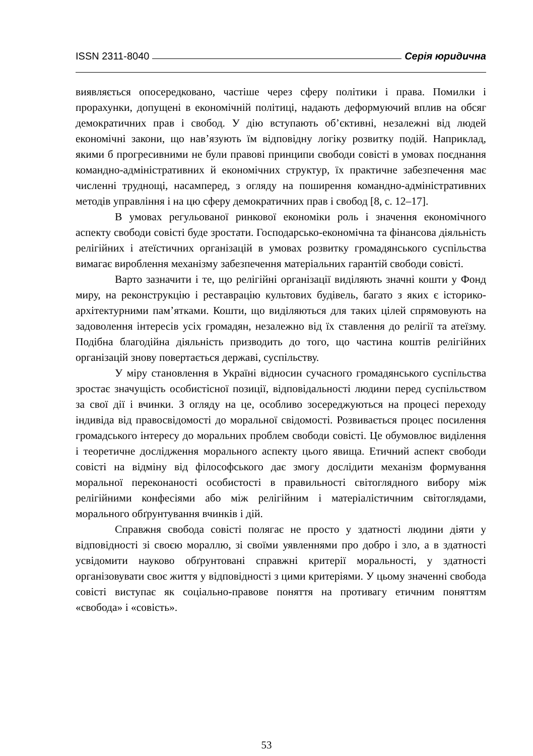ISSN 2311-8040 Серія юридична
виявляється опосередковано, частіше через сферу політики і права. Помилки і прорахунки, допущені в економічній політиці, надають деформуючий вплив на обсяг демократичних прав і свобод. У дію вступають об’єктивні, незалежні від людей економічні закони, що нав’язують їм відповідну логіку розвитку подій. Наприклад, якими б прогресивними не були правові принципи свободи совісті в умовах поєднання командно-адміністративних й економічних структур, їх практичне забезпечення має численні труднощі, насамперед, з огляду на поширення командно-адміністративних методів управління і на цю сферу демократичних прав і свобод [8, с. 12–17].
В умовах регульованої ринкової економіки роль і значення економічного аспекту свободи совісті буде зростати. Господарсько-економічна та фінансова діяльність релігійних і атеїстичних організацій в умовах розвитку громадянського суспільства вимагає вироблення механізму забезпечення матеріальних гарантій свободи совісті.
Варто зазначити і те, що релігійні організації виділяють значні кошти у Фонд миру, на реконструкцію і реставрацію культових будівель, багато з яких є історико-архітектурними пам’ятками. Кошти, що виділяються для таких цілей спрямовують на задоволення інтересів усіх громадян, незалежно від їх ставлення до релігії та атеїзму. Подібна благодійна діяльність призводить до того, що частина коштів релігійних організацій знову повертається державі, суспільству.
У міру становлення в Україні відносин сучасного громадянського суспільства зростає значущість особистісної позиції, відповідальності людини перед суспільством за свої дії і вчинки. З огляду на це, особливо зосереджуються на процесі переходу індивіда від правосвідомості до моральної свідомості. Розвивається процес посилення громадського інтересу до моральних проблем свободи совісті. Це обумовлює виділення і теоретичне дослідження морального аспекту цього явища. Етичний аспект свободи совісті на відміну від філософського дає змогу дослідити механізм формування моральної переконаності особистості в правильності світоглядного вибору між релігійними конфесіями або між релігійним і матеріалістичним світоглядами, морального обґрунтування вчинків і дій.
Справжня свобода совісті полягає не просто у здатності людини діяти у відповідності зі своєю мораллю, зі своїми уявленнями про добро і зло, а в здатності усвідомити науково обґрунтовані справжні критерії моральності, у здатності організовувати своє життя у відповідності з цими критеріями. У цьому значенні свобода совісті виступає як соціально-правове поняття на противагу етичним поняттям «свобода» і «совість».
53